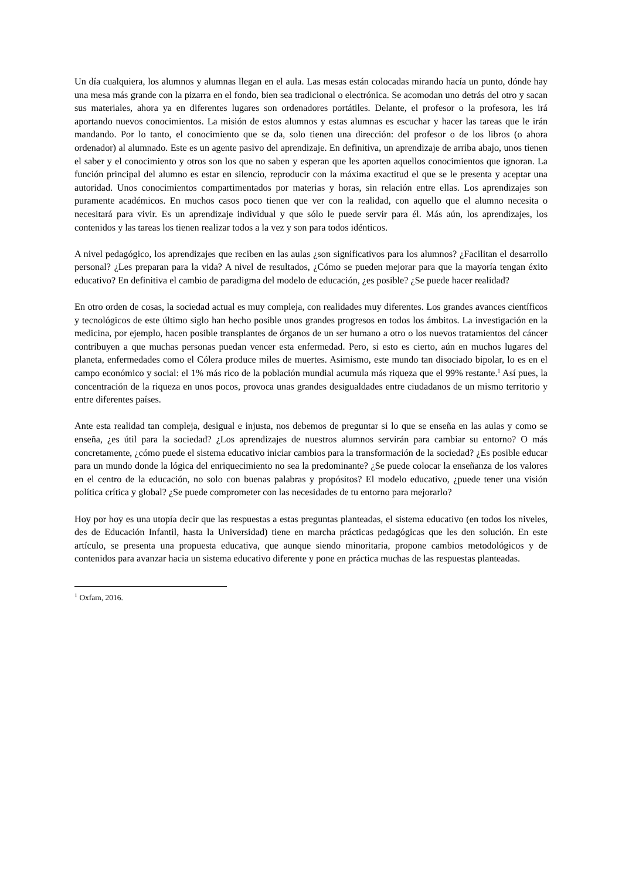Un día cualquiera, los alumnos y alumnas llegan en el aula. Las mesas están colocadas mirando hacía un punto, dónde hay una mesa más grande con la pizarra en el fondo, bien sea tradicional o electrónica. Se acomodan uno detrás del otro y sacan sus materiales, ahora ya en diferentes lugares son ordenadores portátiles. Delante, el profesor o la profesora, les irá aportando nuevos conocimientos. La misión de estos alumnos y estas alumnas es escuchar y hacer las tareas que le irán mandando. Por lo tanto, el conocimiento que se da, solo tienen una dirección: del profesor o de los libros (o ahora ordenador) al alumnado. Este es un agente pasivo del aprendizaje. En definitiva, un aprendizaje de arriba abajo, unos tienen el saber y el conocimiento y otros son los que no saben y esperan que les aporten aquellos conocimientos que ignoran. La función principal del alumno es estar en silencio, reproducir con la máxima exactitud el que se le presenta y aceptar una autoridad. Unos conocimientos compartimentados por materias y horas, sin relación entre ellas. Los aprendizajes son puramente académicos. En muchos casos poco tienen que ver con la realidad, con aquello que el alumno necesita o necesitará para vivir. Es un aprendizaje individual y que sólo le puede servir para él. Más aún, los aprendizajes, los contenidos y las tareas los tienen realizar todos a la vez y son para todos idénticos.
A nivel pedagógico, los aprendizajes que reciben en las aulas ¿son significativos para los alumnos? ¿Facilitan el desarrollo personal? ¿Les preparan para la vida? A nivel de resultados, ¿Cómo se pueden mejorar para que la mayoría tengan éxito educativo? En definitiva el cambio de paradigma del modelo de educación, ¿es posible? ¿Se puede hacer realidad?
En otro orden de cosas, la sociedad actual es muy compleja, con realidades muy diferentes. Los grandes avances científicos y tecnológicos de este último siglo han hecho posible unos grandes progresos en todos los ámbitos. La investigación en la medicina, por ejemplo, hacen posible transplantes de órganos de un ser humano a otro o los nuevos tratamientos del cáncer contribuyen a que muchas personas puedan vencer esta enfermedad. Pero, si esto es cierto, aún en muchos lugares del planeta, enfermedades como el Cólera produce miles de muertes. Asimismo, este mundo tan disociado bipolar, lo es en el campo económico y social: el 1% más rico de la población mundial acumula más riqueza que el 99% restante.<sup>1</sup> Así pues, la concentración de la riqueza en unos pocos, provoca unas grandes desigualdades entre ciudadanos de un mismo territorio y entre diferentes países.
Ante esta realidad tan compleja, desigual e injusta, nos debemos de preguntar si lo que se enseña en las aulas y como se enseña, ¿es útil para la sociedad? ¿Los aprendizajes de nuestros alumnos servirán para cambiar su entorno? O más concretamente, ¿cómo puede el sistema educativo iniciar cambios para la transformación de la sociedad? ¿Es posible educar para un mundo donde la lógica del enriquecimiento no sea la predominante? ¿Se puede colocar la enseñanza de los valores en el centro de la educación, no solo con buenas palabras y propósitos? El modelo educativo, ¿puede tener una visión política crítica y global? ¿Se puede comprometer con las necesidades de tu entorno para mejorarlo?
Hoy por hoy es una utopía decir que las respuestas a estas preguntas planteadas, el sistema educativo (en todos los niveles, des de Educación Infantil, hasta la Universidad) tiene en marcha prácticas pedagógicas que les den solución. En este artículo, se presenta una propuesta educativa, que aunque siendo minoritaria, propone cambios metodológicos y de contenidos para avanzar hacia un sistema educativo diferente y pone en práctica muchas de las respuestas planteadas.
<sup>1</sup> Oxfam, 2016.